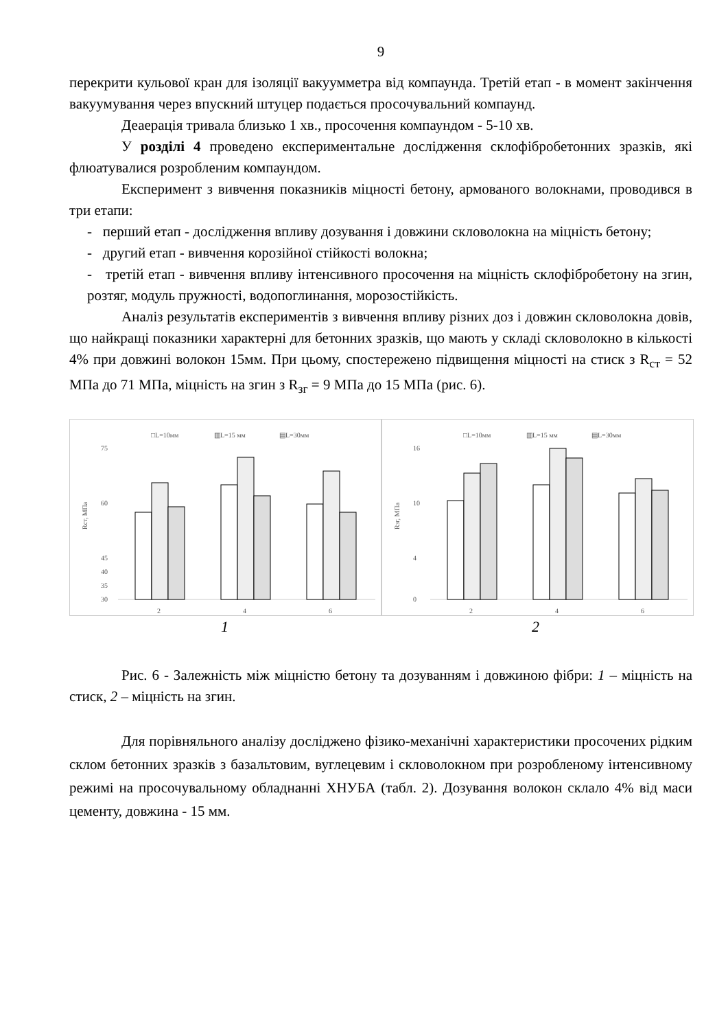9
перекрити кульової кран для ізоляції вакуумметра від компаунда. Третій етап - в момент закінчення вакуумування через впускний штуцер подається просочувальний компаунд.
Деаерація тривала близько 1 хв., просочення компаундом - 5-10 хв.
У розділі 4 проведено експериментальне дослідження склофібробетонних зразків, які флюатувалися розробленим компаундом.
Експеримент з вивчення показників міцності бетону, армованого волокнами, проводився в три етапи:
- перший етап - дослідження впливу дозування і довжини скловолокна на міцність бетону;
- другий етап - вивчення корозійної стійкості волокна;
- третій етап - вивчення впливу інтенсивного просочення на міцність склофібробетону на згин, розтяг, модуль пружності, водопоглинання, морозостійкість.
Аналіз результатів експериментів з вивчення впливу різних доз і довжин скловолокна довів, що найкращі показники характерні для бетонних зразків, що мають у складі скловолокно в кількості 4% при довжині волокон 15мм. При цьому, спостережено підвищення міцності на стиск з R<sub>ст</sub> = 52 МПа до 71 МПа, міцність на згин з R<sub>зг</sub> = 9 МПа до 15 МПа (рис. 6).
□L=10мм
▥L=15 мм
▤L=30мм
75
60
45
40
35
30
2
4
6
Rст, МПа
□L=10мм
▥L=15 мм
▤L=30мм
16
10
4
0
2
4
6
Rзг, МПа
1 2
Рис. 6 - Залежність між міцністю бетону та дозуванням і довжиною фібри: 1 – міцність на стиск, 2 – міцність на згин.
Для порівняльного аналізу досліджено фізико-механічні характеристики просочених рідким склом бетонних зразків з базальтовим, вуглецевим і скловолокном при розробленому інтенсивному режимі на просочувальному обладнанні ХНУБА (табл. 2). Дозування волокон склало 4% від маси цементу, довжина - 15 мм.